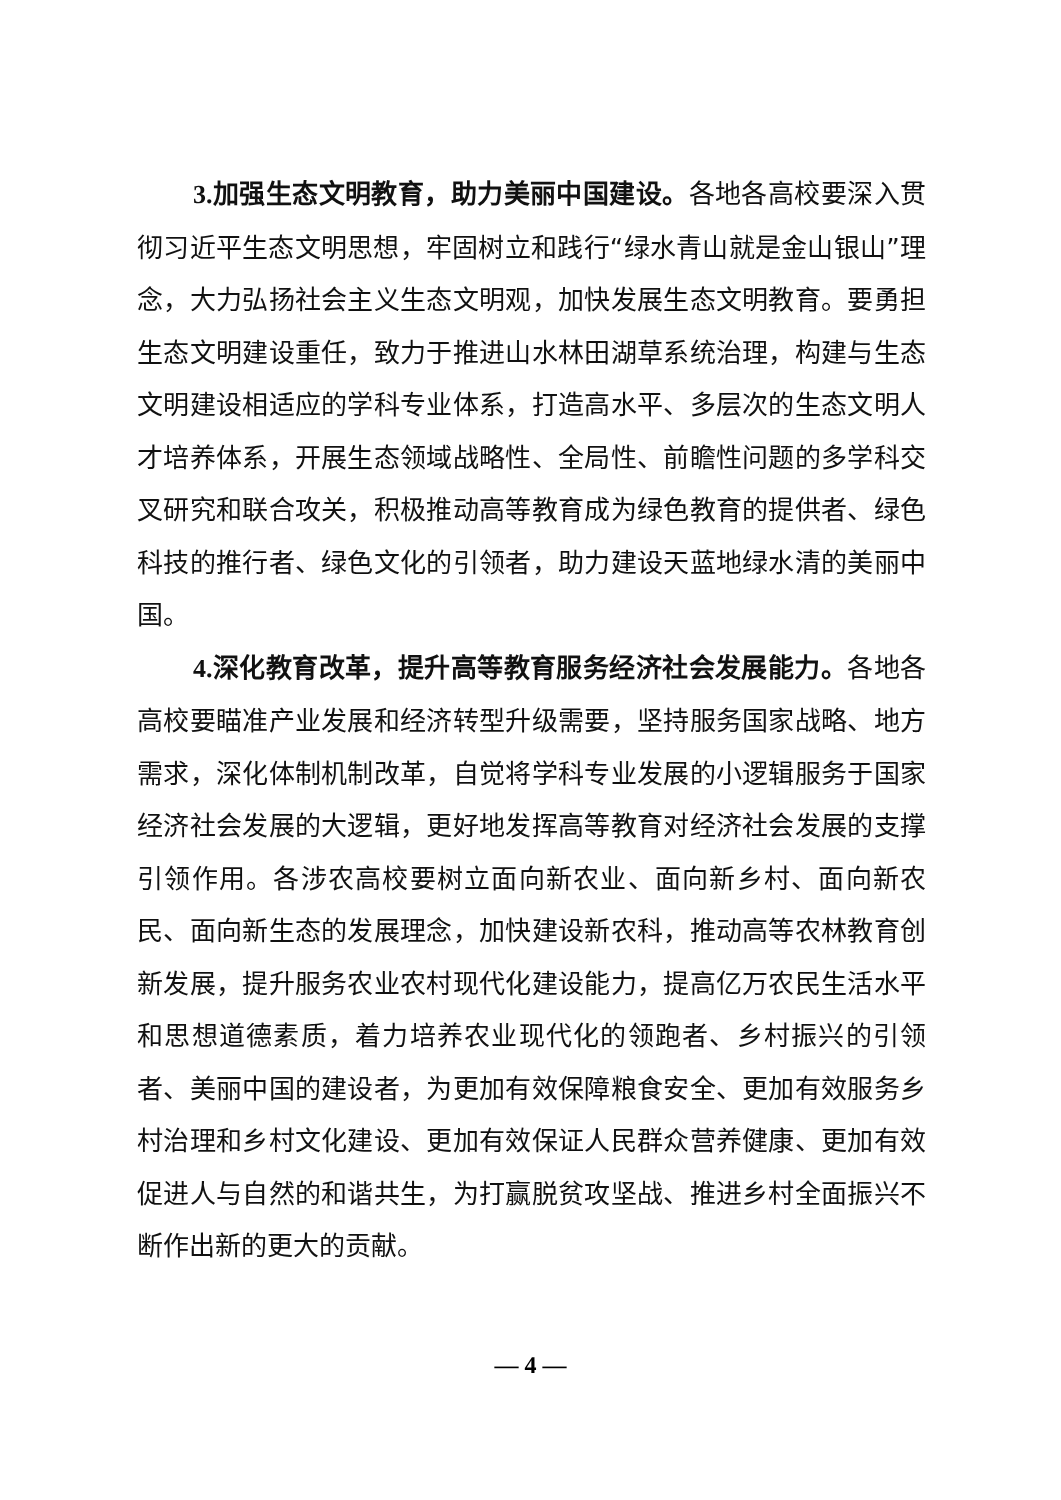3. 加强生态文明教育，助力美丽中国建设。各地各高校要深入贯彻习近平生态文明思想，牢固树立和践行“绿水青山就是金山银山”理念，大力弘扬社会主义生态文明观，加快发展生态文明教育。要勇担生态文明建设重任，致力于推进山水林田湖草系统治理，构建与生态文明建设相适应的学科专业体系，打造高水平、多层次的生态文明人才培养体系，开展生态领域战略性、全局性、前瞻性问题的多学科交叉研究和联合攻关，积极推动高等教育成为绿色教育的提供者、绿色科技的推行者、绿色文化的引领者，助力建设天蓝地绿水清的美丽中国。
4. 深化教育改革，提升高等教育服务经济社会发展能力。各地各高校要瞄准产业发展和经济转型升级需要，坚持服务国家战略、地方需求，深化体制机制改革，自觉将学科专业发展的小逻辑服务于国家经济社会发展的大逻辑，更好地发挥高等教育对经济社会发展的支撑引领作用。各涉农高校要树立面向新农业、面向新乡村、面向新农民、面向新生态的发展理念，加快建设新农科，推动高等农林教育创新发展，提升服务农业农村现代化建设能力，提高亿万农民生活水平和思想道德素质，着力培养农业现代化的领跑者、乡村振兴的引领者、美丽中国的建设者，为更加有效保障粮食安全、更加有效服务乡村治理和乡村文化建设、更加有效保证人民群众营养健康、更加有效促进人与自然的和谐共生，为打赢脱贫攻坚战、推进乡村全面振兴不断作出新的更大的贡献。
— 4 —